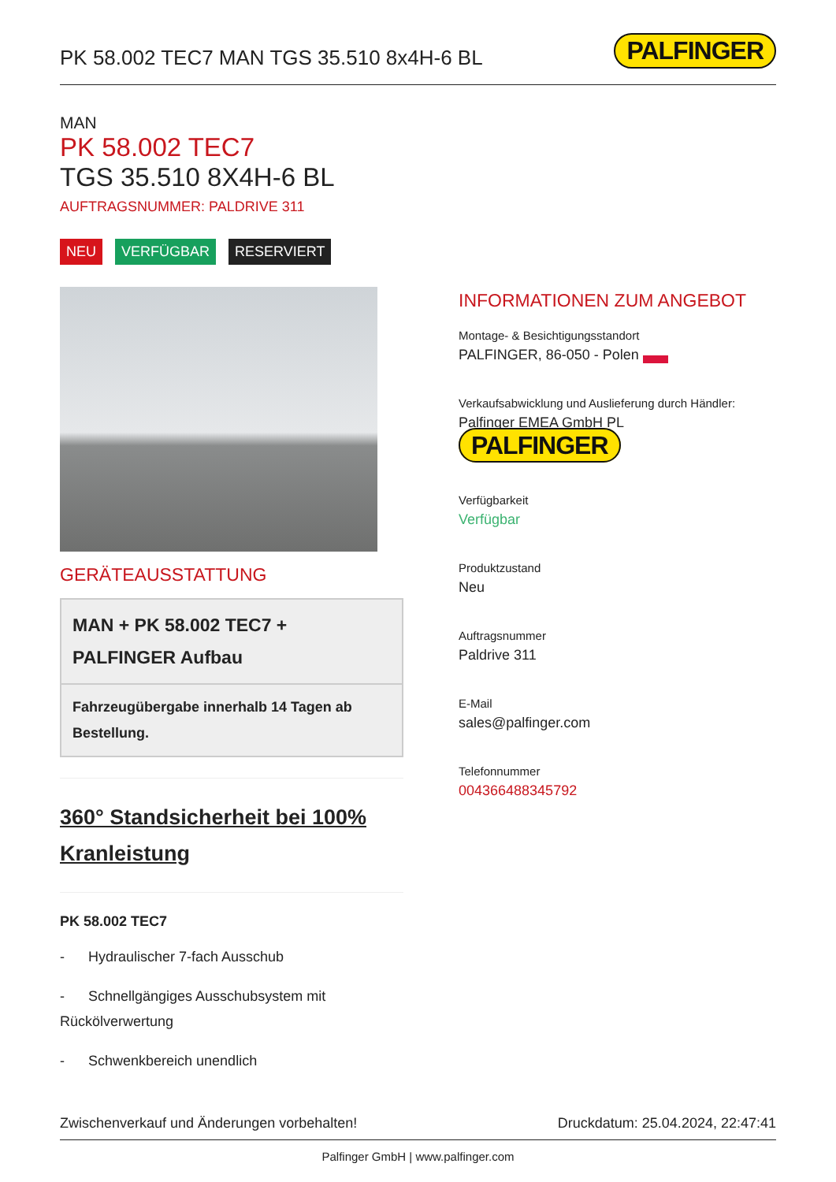PK 58.002 TEC7 MAN TGS 35.510 8x4H-6 BL
PALFINGER
MAN
PK 58.002 TEC7
TGS 35.510 8X4H-6 BL
AUFTRAGSNUMMER: PALDRIVE 311
NEU VERFÜGBAR RESERVIERT
GERÄTEAUSSTATTUNG
MAN + PK 58.002 TEC7 + PALFINGER Aufbau
Fahrzeugübergabe innerhalb 14 Tagen ab Bestellung.
360° Standsicherheit bei 100% Kranleistung
PK 58.002 TEC7
- Hydraulischer 7-fach Ausschub
- Schnellgängiges Ausschubsystem mit Rückölverwertung
- Schwenkbereich unendlich
INFORMATIONEN ZUM ANGEBOT
Montage- & Besichtigungsstandort
PALFINGER, 86-050 - Polen
Verkaufsabwicklung und Auslieferung durch Händler:
Palfinger EMEA GmbH PL PALFINGER
Verfügbarkeit
Verfügbar
Produktzustand
Neu
Auftragsnummer
Paldrive 311
E-Mail
sales@palfinger.com
Telefonnummer
004366488345792
Zwischenverkauf und Änderungen vorbehalten! Druckdatum: 25.04.2024, 22:47:41
Palfinger GmbH | www.palfinger.com